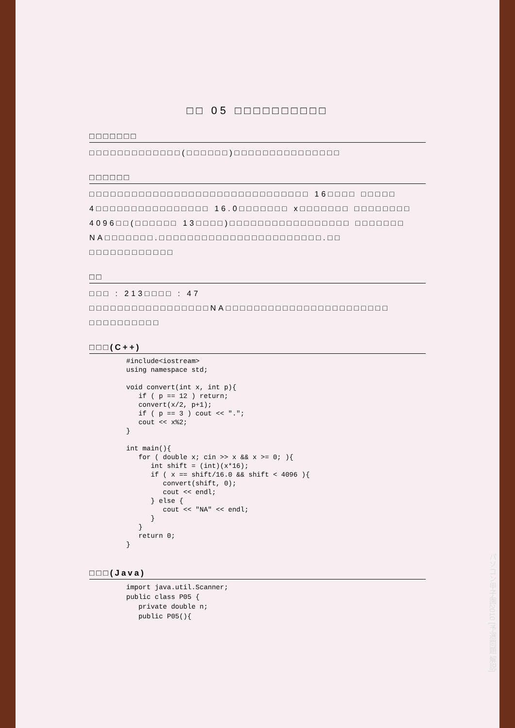□□ 05 □□□□□□□□□□
□□□□□□□
□□□□□□□□□□□□□(□□□□□□)□□□□□□□□□□□□□□□
□□□□□□
□□□□□□□□□□□□□□□□□□□□□□□□□□□□□□□ 16□□□□ □□□□□ 4□□□□□□□□□□□□□□□□ 16.0□□□□□□□ x□□□□□□□ □□□□□□□□ 4096□□(□□□□□□ 13□□□□)□□□□□□□□□□□□□□□□□ □□□□□□□ NA□□□□□□□.□□□□□□□□□□□□□□□□□□□□□□□.□□ □□□□□□□□□□□□
□□
□□□ : 213□□□□ : 47
□□□□□□□□□□□□□□□□□NA□□□□□□□□□□□□□□□□□□□□□□□ □□□□□□□□□□
□□□(C++)
#include<iostream>
using namespace std;

void convert(int x, int p){
   if ( p == 12 ) return;
   convert(x/2, p+1);
   if ( p == 3 ) cout << ".";
   cout << x%2;
}

int main(){
   for ( double x; cin >> x && x >= 0; ){
      int shift = (int)(x*16);
      if ( x == shift/16.0 && shift < 4096 ){
         convert(shift, 0);
         cout << endl;
      } else {
         cout << "NA" << endl;
      }
   }
   return 0;
}
□□□(Java)
import java.util.Scanner;
public class P05 {
   private double n;
   public P05(){
パソコン甲子園2010 [予選問題 解説]